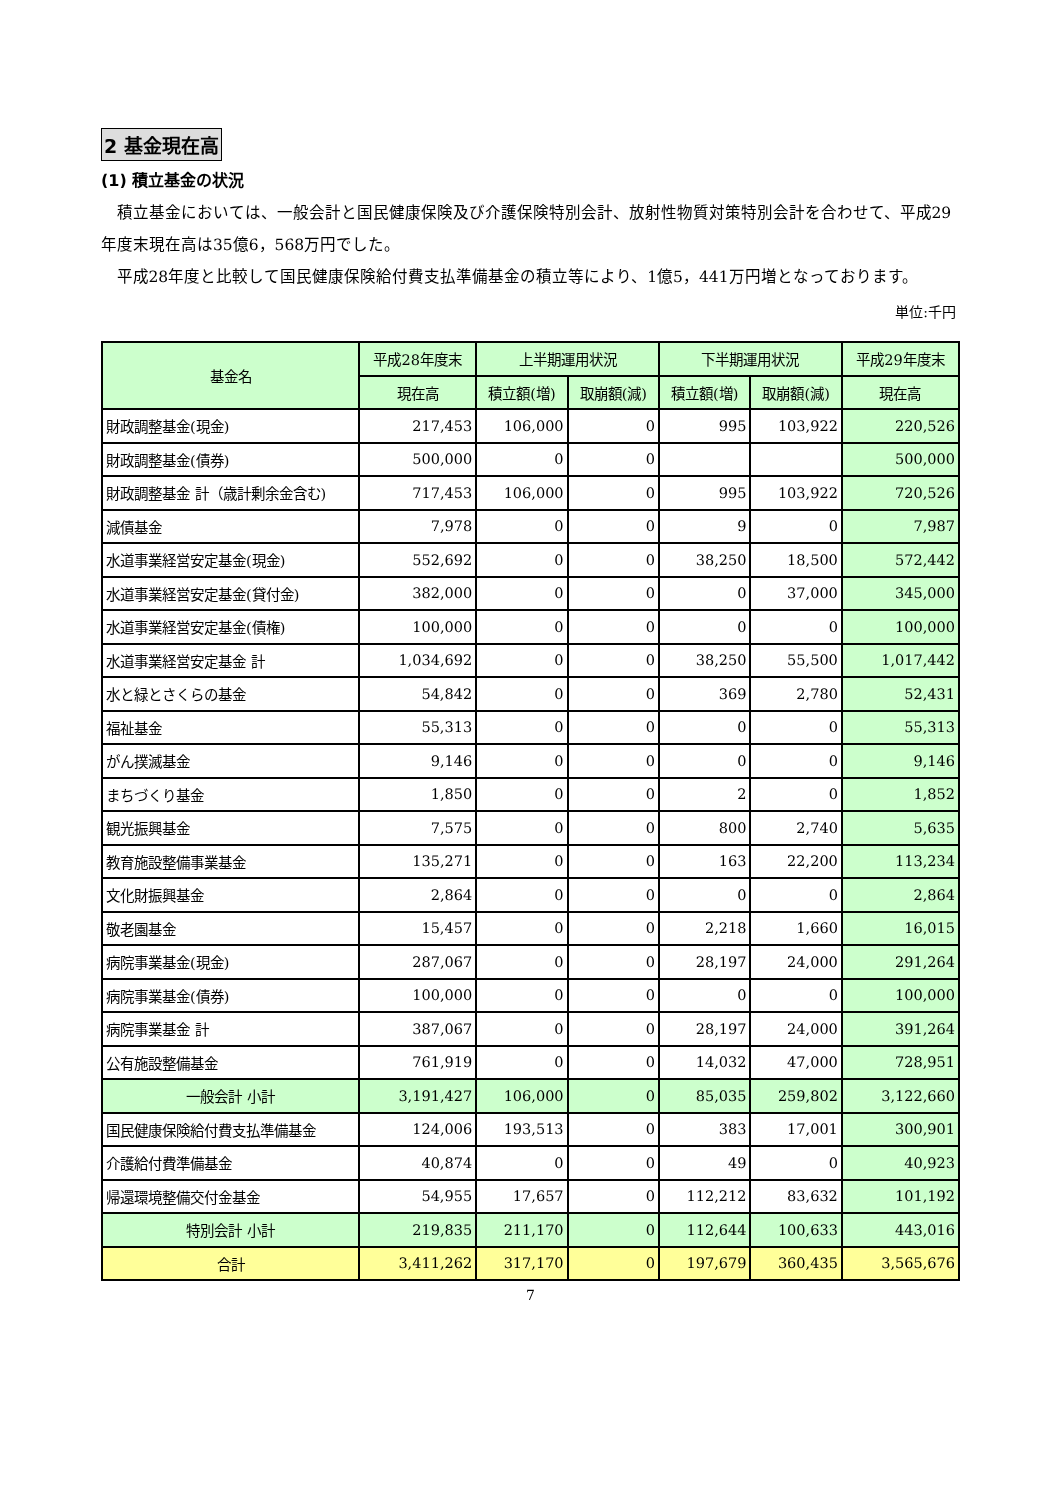2 基金現在高
(1) 積立基金の状況
積立基金においては、一般会計と国民健康保険及び介護保険特別会計、放射性物質対策特別会計を合わせて、平成29年度末現在高は35億6，568万円でした。
平成28年度と比較して国民健康保険給付費支払準備基金の積立等により、1億5，441万円増となっております。
単位:千円
| 基金名 | 平成28年度末 | 上半期運用状況 | | 下半期運用状況 | | 平成29年度末 |
| --- | --- | --- | --- | --- | --- | --- |
| | 現在高 | 積立額(増) | 取崩額(減) | 積立額(増) | 取崩額(減) | 現在高 |
| 財政調整基金(現金) | 217,453 | 106,000 | 0 | 995 | 103,922 | 220,526 |
| 財政調整基金(債券) | 500,000 | 0 | 0 | | | 500,000 |
| 財政調整基金 計（歳計剰余金含む) | 717,453 | 106,000 | 0 | 995 | 103,922 | 720,526 |
| 減債基金 | 7,978 | 0 | 0 | 9 | 0 | 7,987 |
| 水道事業経営安定基金(現金) | 552,692 | 0 | 0 | 38,250 | 18,500 | 572,442 |
| 水道事業経営安定基金(貸付金) | 382,000 | 0 | 0 | 0 | 37,000 | 345,000 |
| 水道事業経営安定基金(債権) | 100,000 | 0 | 0 | 0 | 0 | 100,000 |
| 水道事業経営安定基金 計 | 1,034,692 | 0 | 0 | 38,250 | 55,500 | 1,017,442 |
| 水と緑とさくらの基金 | 54,842 | 0 | 0 | 369 | 2,780 | 52,431 |
| 福祉基金 | 55,313 | 0 | 0 | 0 | 0 | 55,313 |
| がん撲滅基金 | 9,146 | 0 | 0 | 0 | 0 | 9,146 |
| まちづくり基金 | 1,850 | 0 | 0 | 2 | 0 | 1,852 |
| 観光振興基金 | 7,575 | 0 | 0 | 800 | 2,740 | 5,635 |
| 教育施設整備事業基金 | 135,271 | 0 | 0 | 163 | 22,200 | 113,234 |
| 文化財振興基金 | 2,864 | 0 | 0 | 0 | 0 | 2,864 |
| 敬老園基金 | 15,457 | 0 | 0 | 2,218 | 1,660 | 16,015 |
| 病院事業基金(現金) | 287,067 | 0 | 0 | 28,197 | 24,000 | 291,264 |
| 病院事業基金(債券) | 100,000 | 0 | 0 | 0 | 0 | 100,000 |
| 病院事業基金 計 | 387,067 | 0 | 0 | 28,197 | 24,000 | 391,264 |
| 公有施設整備基金 | 761,919 | 0 | 0 | 14,032 | 47,000 | 728,951 |
| 一般会計 小計 | 3,191,427 | 106,000 | 0 | 85,035 | 259,802 | 3,122,660 |
| 国民健康保険給付費支払準備基金 | 124,006 | 193,513 | 0 | 383 | 17,001 | 300,901 |
| 介護給付費準備基金 | 40,874 | 0 | 0 | 49 | 0 | 40,923 |
| 帰還環境整備交付金基金 | 54,955 | 17,657 | 0 | 112,212 | 83,632 | 101,192 |
| 特別会計 小計 | 219,835 | 211,170 | 0 | 112,644 | 100,633 | 443,016 |
| 合計 | 3,411,262 | 317,170 | 0 | 197,679 | 360,435 | 3,565,676 |
7